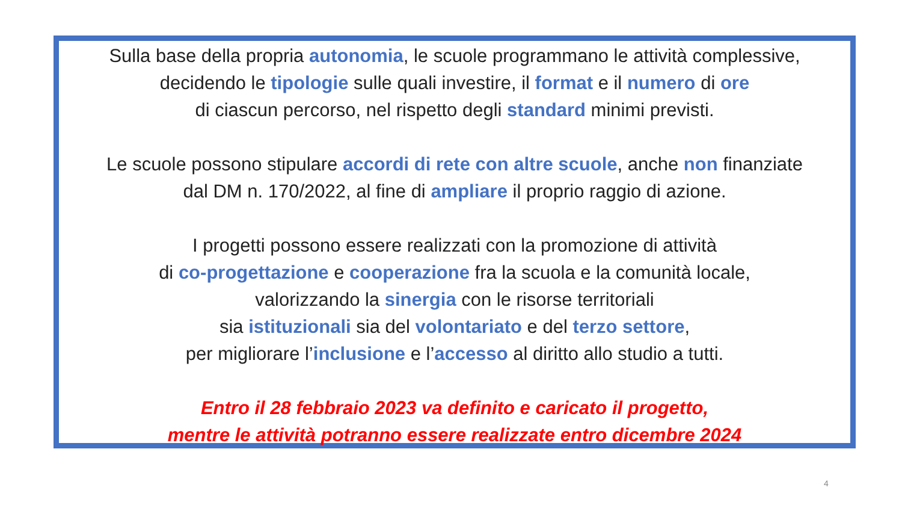Sulla base della propria autonomia, le scuole programmano le attività complessive,
decidendo le tipologie sulle quali investire, il format e il numero di ore
di ciascun percorso, nel rispetto degli standard minimi previsti.
Le scuole possono stipulare accordi di rete con altre scuole, anche non finanziate
dal DM n. 170/2022, al fine di ampliare il proprio raggio di azione.
I progetti possono essere realizzati con la promozione di attività
di co-progettazione e cooperazione fra la scuola e la comunità locale,
valorizzando la sinergia con le risorse territoriali
sia istituzionali sia del volontariato e del terzo settore,
per migliorare l’inclusione e l’accesso al diritto allo studio a tutti.
Entro il 28 febbraio 2023 va definito e caricato il progetto,
mentre le attività potranno essere realizzate entro dicembre 2024
4